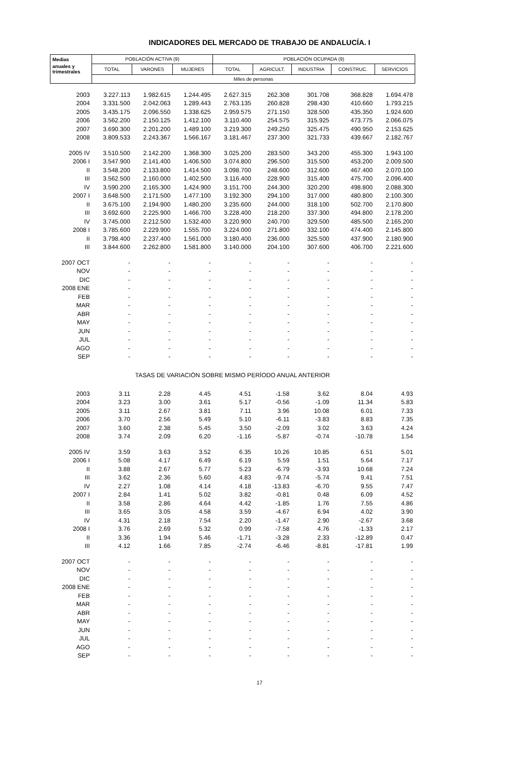INDICADORES DEL MERCADO DE TRABAJO DE ANDALUCÍA. I
| Medias | POBLACIÓN ACTIVA (9) | | | POBLACIÓN OCUPADA (9) | | | | |
| --- | --- | --- | --- | --- | --- | --- | --- | --- |
| anuales y trimestrales | TOTAL | VARONES | MUJERES | TOTAL | AGRICULT. | INDUSTRIA | CONSTRUC. | SERVICIOS |
| | Miles de personas | | | | | | | |
| 2003 | 3.227.113 | 1.982.615 | 1.244.495 | 2.627.315 | 262.308 | 301.708 | 368.828 | 1.694.478 |
| 2004 | 3.331.500 | 2.042.063 | 1.289.443 | 2.763.135 | 260.828 | 298.430 | 410.660 | 1.793.215 |
| 2005 | 3.435.175 | 2.096.550 | 1.338.625 | 2.959.575 | 271.150 | 328.500 | 435.350 | 1.924.600 |
| 2006 | 3.562.200 | 2.150.125 | 1.412.100 | 3.110.400 | 254.575 | 315.925 | 473.775 | 2.066.075 |
| 2007 | 3.690.300 | 2.201.200 | 1.489.100 | 3.219.300 | 249.250 | 325.475 | 490.950 | 2.153.625 |
| 2008 | 3.809.533 | 2.243.367 | 1.566.167 | 3.181.467 | 237.300 | 321.733 | 439.667 | 2.182.767 |
| 2005 IV | 3.510.500 | 2.142.200 | 1.368.300 | 3.025.200 | 283.500 | 343.200 | 455.300 | 1.943.100 |
| 2006 I | 3.547.900 | 2.141.400 | 1.406.500 | 3.074.800 | 296.500 | 315.500 | 453.200 | 2.009.500 |
| II | 3.548.200 | 2.133.800 | 1.414.500 | 3.098.700 | 248.600 | 312.600 | 467.400 | 2.070.100 |
| III | 3.562.500 | 2.160.000 | 1.402.500 | 3.116.400 | 228.900 | 315.400 | 475.700 | 2.096.400 |
| IV | 3.590.200 | 2.165.300 | 1.424.900 | 3.151.700 | 244.300 | 320.200 | 498.800 | 2.088.300 |
| 2007 I | 3.648.500 | 2.171.500 | 1.477.100 | 3.192.300 | 294.100 | 317.000 | 480.800 | 2.100.300 |
| II | 3.675.100 | 2.194.900 | 1.480.200 | 3.235.600 | 244.000 | 318.100 | 502.700 | 2.170.800 |
| III | 3.692.600 | 2.225.900 | 1.466.700 | 3.228.400 | 218.200 | 337.300 | 494.800 | 2.178.200 |
| IV | 3.745.000 | 2.212.500 | 1.532.400 | 3.220.900 | 240.700 | 329.500 | 485.500 | 2.165.200 |
| 2008 I | 3.785.600 | 2.229.900 | 1.555.700 | 3.224.000 | 271.800 | 332.100 | 474.400 | 2.145.800 |
| II | 3.798.400 | 2.237.400 | 1.561.000 | 3.180.400 | 236.000 | 325.500 | 437.900 | 2.180.900 |
| III | 3.844.600 | 2.262.800 | 1.581.800 | 3.140.000 | 204.100 | 307.600 | 406.700 | 2.221.600 |
| 2007 OCT | - | - | - | - | - | - | - | - |
| NOV | - | - | - | - | - | - | - | - |
| DIC | - | - | - | - | - | - | - | - |
| 2008 ENE | - | - | - | - | - | - | - | - |
| FEB | - | - | - | - | - | - | - | - |
| MAR | - | - | - | - | - | - | - | - |
| ABR | - | - | - | - | - | - | - | - |
| MAY | - | - | - | - | - | - | - | - |
| JUN | - | - | - | - | - | - | - | - |
| JUL | - | - | - | - | - | - | - | - |
| AGO | - | - | - | - | - | - | - | - |
| SEP | - | - | - | - | - | - | - | - |
| TASAS DE VARIACIÓN SOBRE MISMO PERÍODO ANUAL ANTERIOR | | | | | | | | |
| 2003 | 3.11 | 2.28 | 4.45 | 4.51 | -1.58 | 3.62 | 8.04 | 4.93 |
| 2004 | 3.23 | 3.00 | 3.61 | 5.17 | -0.56 | -1.09 | 11.34 | 5.83 |
| 2005 | 3.11 | 2.67 | 3.81 | 7.11 | 3.96 | 10.08 | 6.01 | 7.33 |
| 2006 | 3.70 | 2.56 | 5.49 | 5.10 | -6.11 | -3.83 | 8.83 | 7.35 |
| 2007 | 3.60 | 2.38 | 5.45 | 3.50 | -2.09 | 3.02 | 3.63 | 4.24 |
| 2008 | 3.74 | 2.09 | 6.20 | -1.16 | -5.87 | -0.74 | -10.78 | 1.54 |
| 2005 IV | 3.59 | 3.63 | 3.52 | 6.35 | 10.26 | 10.85 | 6.51 | 5.01 |
| 2006 I | 5.08 | 4.17 | 6.49 | 6.19 | 5.59 | 1.51 | 5.64 | 7.17 |
| II | 3.88 | 2.67 | 5.77 | 5.23 | -6.79 | -3.93 | 10.68 | 7.24 |
| III | 3.62 | 2.36 | 5.60 | 4.83 | -9.74 | -5.74 | 9.41 | 7.51 |
| IV | 2.27 | 1.08 | 4.14 | 4.18 | -13.83 | -6.70 | 9.55 | 7.47 |
| 2007 I | 2.84 | 1.41 | 5.02 | 3.82 | -0.81 | 0.48 | 6.09 | 4.52 |
| II | 3.58 | 2.86 | 4.64 | 4.42 | -1.85 | 1.76 | 7.55 | 4.86 |
| III | 3.65 | 3.05 | 4.58 | 3.59 | -4.67 | 6.94 | 4.02 | 3.90 |
| IV | 4.31 | 2.18 | 7.54 | 2.20 | -1.47 | 2.90 | -2.67 | 3.68 |
| 2008 I | 3.76 | 2.69 | 5.32 | 0.99 | -7.58 | 4.76 | -1.33 | 2.17 |
| II | 3.36 | 1.94 | 5.46 | -1.71 | -3.28 | 2.33 | -12.89 | 0.47 |
| III | 4.12 | 1.66 | 7.85 | -2.74 | -6.46 | -8.81 | -17.81 | 1.99 |
| 2007 OCT | - | - | - | - | - | - | - | - |
| NOV | - | - | - | - | - | - | - | - |
| DIC | - | - | - | - | - | - | - | - |
| 2008 ENE | - | - | - | - | - | - | - | - |
| FEB | - | - | - | - | - | - | - | - |
| MAR | - | - | - | - | - | - | - | - |
| ABR | - | - | - | - | - | - | - | - |
| MAY | - | - | - | - | - | - | - | - |
| JUN | - | - | - | - | - | - | - | - |
| JUL | - | - | - | - | - | - | - | - |
| AGO | - | - | - | - | - | - | - | - |
| SEP | - | - | - | - | - | - | - | - |
17